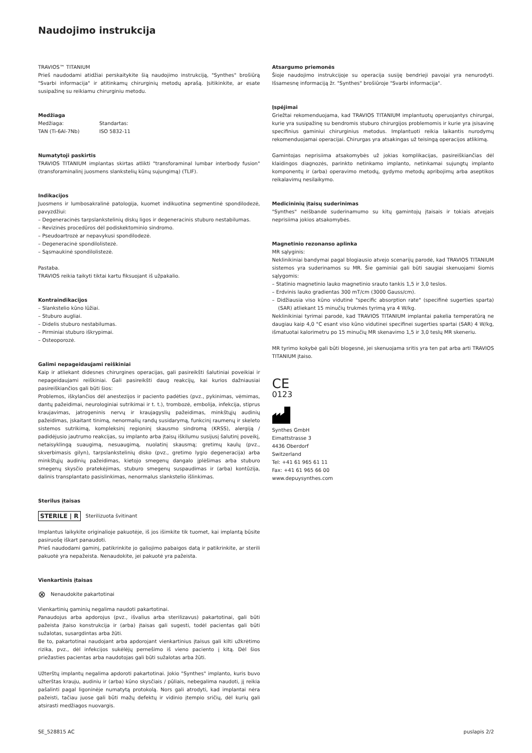Naudojimo instrukcija
TRAVIOS™ TITANIUM
Prieš naudodami atidžiai perskaitykite šią naudojimo instrukciją, "Synthes" brošiūrą "Svarbi informacija" ir atitinkamų chirurginių metodų aprašą. Įsitikinkite, ar esate susipažinę su reikiamu chirurginiu metodu.
Medžiaga
Medžiaga:
TAN (Ti-6Al-7Nb)
Standartas:
ISO 5832-11
Numatytoji paskirtis
TRAVIOS TITANIUM implantas skirtas atlikti "transforaminal lumbar interbody fusion" (transforaminalinį juosmens slankstelių kūnų sujungimą) (TLIF).
Indikacijos
Juosmens ir lumbosakralinė patologija, kuomet indikuotina segmentinė spondilodezė, pavyzdžiui:
– Degeneracinės tarpslankstelinių diskų ligos ir degeneracinis stuburo nestabilumas.
– Revizinės procedūros dėl podiskektominio sindromo.
– Pseudoartrozė ar nepavykusi spondilodezė.
– Degeneracinė spondilolistezė.
– Sąsmaukinė spondilolistezė.
Pastaba.
TRAVIOS reikia taikyti tiktai kartu fiksuojant iš užpakalio.
Kontraindikacijos
– Slankstelio kūno lūžiai.
– Stuburo augliai.
– Didelis stuburo nestabilumas.
– Pirminiai stuburo iškrypimai.
– Osteoporozė.
Galimi nepageidaujami reiškiniai
Kaip ir atliekant didesnes chirurgines operacijas, gali pasireikšti šalutiniai poveikiai ir nepageidaujami reiškiniai. Gali pasireikšti daug reakcijų, kai kurios dažniausiai pasireiškiančios gali būti šios:
Problemos, iškylančios dėl anestezijos ir paciento padėties (pvz., pykinimas, vėmimas, dantų pažeidimai, neurologiniai sutrikimai ir t. t.), trombozė, embolija, infekcija, stiprus kraujavimas, jatrogeninis nervų ir kraujagyslių pažeidimas, minkštųjų audinių pažeidimas, įskaitant tinimą, nenormalių randų susidarymą, funkcinį raumenų ir skeleto sistemos sutrikimą, kompleksinį regioninį skausmo sindromą (KRSS), alergiją / padidėjusio jautrumo reakcijas, su implanto arba įtaisų iškilumu susijusį šalutinį poveikį, netaisyklingą suaugimą, nesuaugimą, nuolatinį skausmą; gretimų kaulų (pvz., skverbimasis gilyn), tarpslankstelinių disko (pvz., gretimo lygio degeneracija) arba minkštųjų audinių pažeidimas, kietojo smegenų dangalo įplėšimas arba stuburo smegenų skysčio pratekėjimas, stuburo smegenų suspaudimas ir (arba) kontūzija, dalinis transplantato pasislinkimas, nenormalus slankstelio išlinkimas.
Sterilus įtaisas
STERILE | R Sterilizuota švitinant
Implantus laikykite originalioje pakuotėje, iš jos išimkite tik tuomet, kai implantą būsite pasiruošę iškart panaudoti.
Prieš naudodami gaminį, patikrinkite jo galiojimo pabaigos datą ir patikrinkite, ar sterili pakuotė yra nepažeista. Nenaudokite, jei pakuotė yra pažeista.
Vienkartinis įtaisas
⊗ Nenaudokite pakartotinai
Vienkartinių gaminių negalima naudoti pakartotinai.
Panaudojus arba apdorojus (pvz., išvalius arba sterilizavus) pakartotinai, gali būti pažeista įtaiso konstrukcija ir (arba) įtaisas gali sugesti, todėl pacientas gali būti sužalotas, susargdintas arba žūti.
Be to, pakartotinai naudojant arba apdorojant vienkartinius įtaisus gali kilti užkrėtimo rizika, pvz., dėl infekcijos sukėlėjų pernešimo iš vieno paciento į kitą. Dėl šios priežasties pacientas arba naudotojas gali būti sužalotas arba žūti.
Užterštų implantų negalima apdoroti pakartotinai. Jokio "Synthes" implanto, kuris buvo užterštas krauju, audiniu ir (arba) kūno skysčiais / pūliais, nebegalima naudoti, jį reikia pašalinti pagal ligoninėje numatytą protokolą. Nors gali atrodyti, kad implantai nėra pažeisti, tačiau juose gali būti mažų defektų ir vidinio įtempio sričių, dėl kurių gali atsirasti medžiagos nuovargis.
Atsargumo priemonės
Šioje naudojimo instrukcijoje su operacija susiję bendrieji pavojai yra nenurodyti. Išsamesnę informaciją žr. "Synthes" brošiūroje "Svarbi informacija".
Įspėjimai
Griežtai rekomenduojama, kad TRAVIOS TITANIUM implantuotų operuojantys chirurgai, kurie yra susipažinę su bendromis stuburo chirurgijos problemomis ir kurie yra įsisavinę specifinius gaminiui chirurginius metodus. Implantuoti reikia laikantis nurodymų rekomenduojamai operacijai. Chirurgas yra atsakingas už teisingą operacijos atlikimą.
Gamintojas neprisiima atsakomybės už jokias komplikacijas, pasireiškiančias dėl klaidingos diagnozės, parinkto netinkamo implanto, netinkamai sujungtų implanto komponentų ir (arba) operavimo metodų, gydymo metodų apribojimų arba aseptikos reikalavimų nesilaikymo.
Medicininių įtaisų suderinimas
"Synthes" neišbandė suderinamumo su kitų gamintojų įtaisais ir tokiais atvejais neprisiima jokios atsakomybės.
Magnetinio rezonanso aplinka
MR sąlyginis:
Neklinikiniai bandymai pagal blogiausio atvejo scenarijų parodė, kad TRAVIOS TITANIUM sistemos yra suderinamos su MR. Šie gaminiai gali būti saugiai skenuojami šiomis sąlygomis:
– Statinio magnetinio lauko magnetinio srauto tankis 1,5 ir 3,0 teslos.
– Erdvinis lauko gradientas 300 mT/cm (3000 Gauss/cm).
– Didžiausia viso kūno vidutinė "specific absorption rate" (specifinė sugerties sparta) (SAR) atliekant 15 minučių trukmės tyrimą yra 4 W/kg.
Neklinikiniai tyrimai parodė, kad TRAVIOS TITANIUM implantai pakelia temperatūrą ne daugiau kaip 4,0 °C esant viso kūno vidutinei specifinei sugerties spartai (SAR) 4 W/kg, išmatuotai kalorimetru po 15 minučių MR skenavimo 1,5 ir 3,0 teslų MR skeneriu.
MR tyrimo kokybė gali būti blogesnė, jei skenuojama sritis yra ten pat arba arti TRAVIOS TITANIUM įtaiso.
CE
0123
Synthes GmbH
Eimattstrasse 3
4436 Oberdorf
Switzerland
Tel: +41 61 965 61 11
Fax: +41 61 965 66 00
www.depuysynthes.com
SE_528815 AC puslapis 2/2